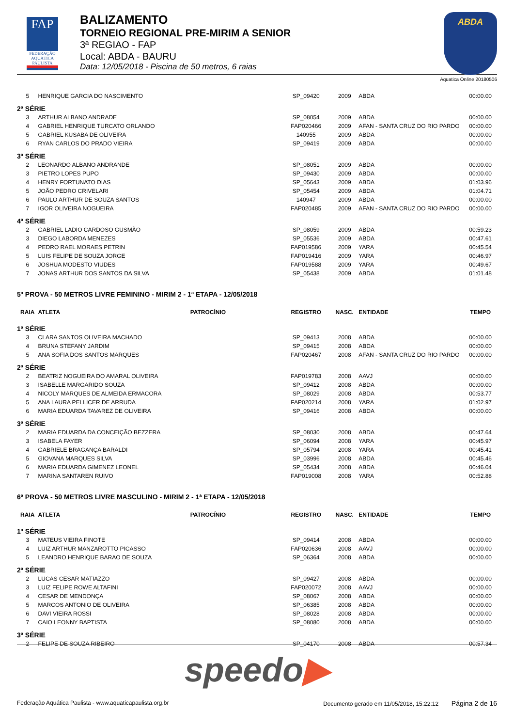FAP
FEDERAÇÃO AQUÁTICA PAULISTA
BALIZAMENTO
TORNEIO REGIONAL PRE-MIRIM A SENIOR
3ª REGIAO - FAP
Local: ABDA - BAURU
Data: 12/05/2018 - Piscina de 50 metros, 6 raias
ABDA
Aquatica Online 20180506
| 5 | HENRIQUE GARCIA DO NASCIMENTO | | SP_09420 | 2009 | ABDA | 00:00.00 |
| 2ª SÉRIE | | | | | | |
| 3 | ARTHUR ALBANO ANDRADE | | SP_08054 | 2009 | ABDA | 00:00.00 |
| 4 | GABRIEL HENRIQUE TURCATO ORLANDO | | FAP020466 | 2009 | AFAN - SANTA CRUZ DO RIO PARDO | 00:00.00 |
| 5 | GABRIEL KUSABA DE OLIVEIRA | | 140955 | 2009 | ABDA | 00:00.00 |
| 6 | RYAN CARLOS DO PRADO VIEIRA | | SP_09419 | 2009 | ABDA | 00:00.00 |
| 3ª SÉRIE | | | | | | |
| 2 | LEONARDO ALBANO ANDRANDE | | SP_08051 | 2009 | ABDA | 00:00.00 |
| 3 | PIETRO LOPES PUPO | | SP_09430 | 2009 | ABDA | 00:00.00 |
| 4 | HENRY FORTUNATO DIAS | | SP_05643 | 2009 | ABDA | 01:03.96 |
| 5 | JOÃO PEDRO CRIVELARI | | SP_05454 | 2009 | ABDA | 01:04.71 |
| 6 | PAULO ARTHUR DE SOUZA SANTOS | | 140947 | 2009 | ABDA | 00:00.00 |
| 7 | IGOR OLIVEIRA NOGUEIRA | | FAP020485 | 2009 | AFAN - SANTA CRUZ DO RIO PARDO | 00:00.00 |
| 4ª SÉRIE | | | | | | |
| 2 | GABRIEL LADIO CARDOSO GUSMÃO | | SP_08059 | 2009 | ABDA | 00:59.23 |
| 3 | DIEGO LABORDA MENEZES | | SP_05536 | 2009 | ABDA | 00:47.61 |
| 4 | PEDRO RAEL MORAES PETRIN | | FAP019586 | 2009 | YARA | 00:45.54 |
| 5 | LUIS FELIPE DE SOUZA JORGE | | FAP019416 | 2009 | YARA | 00:46.97 |
| 6 | JOSHUA MODESTO VIUDES | | FAP019588 | 2009 | YARA | 00:49.67 |
| 7 | JONAS ARTHUR DOS SANTOS DA SILVA | | SP_05438 | 2009 | ABDA | 01:01.48 |
| 5ª PROVA - 50 METROS LIVRE FEMININO - MIRIM 2 - 1ª ETAPA - 12/05/2018 | | | | | | |
| RAIA | ATLETA | PATROCÍNIO | REGISTRO | NASC. | ENTIDADE | TEMPO |
| 1ª SÉRIE | | | | | | |
| 3 | CLARA SANTOS OLIVEIRA MACHADO | | SP_09413 | 2008 | ABDA | 00:00.00 |
| 4 | BRUNA STEFANY JARDIM | | SP_09415 | 2008 | ABDA | 00:00.00 |
| 5 | ANA SOFIA DOS SANTOS MARQUES | | FAP020467 | 2008 | AFAN - SANTA CRUZ DO RIO PARDO | 00:00.00 |
| 2ª SÉRIE | | | | | | |
| 2 | BEATRIZ NOGUEIRA DO AMARAL OLIVEIRA | | FAP019783 | 2008 | AAVJ | 00:00.00 |
| 3 | ISABELLE MARGARIDO SOUZA | | SP_09412 | 2008 | ABDA | 00:00.00 |
| 4 | NICOLY MARQUES DE ALMEIDA ERMACORA | | SP_08029 | 2008 | ABDA | 00:53.77 |
| 5 | ANA LAURA PELLICER DE ARRUDA | | FAP020214 | 2008 | YARA | 01:02.97 |
| 6 | MARIA EDUARDA TAVAREZ DE OLIVEIRA | | SP_09416 | 2008 | ABDA | 00:00.00 |
| 3ª SÉRIE | | | | | | |
| 2 | MARIA EDUARDA DA CONCEIÇÃO BEZZERA | | SP_08030 | 2008 | ABDA | 00:47.64 |
| 3 | ISABELA FAYER | | SP_06094 | 2008 | YARA | 00:45.97 |
| 4 | GABRIELE BRAGANÇA BARALDI | | SP_05794 | 2008 | YARA | 00:45.41 |
| 5 | GIOVANA MARQUES SILVA | | SP_03996 | 2008 | ABDA | 00:45.46 |
| 6 | MARIA EDUARDA GIMENEZ LEONEL | | SP_05434 | 2008 | ABDA | 00:46.04 |
| 7 | MARINA SANTAREN RUIVO | | FAP019008 | 2008 | YARA | 00:52.88 |
| 6ª PROVA - 50 METROS LIVRE MASCULINO - MIRIM 2 - 1ª ETAPA - 12/05/2018 | | | | | | |
| RAIA | ATLETA | PATROCÍNIO | REGISTRO | NASC. | ENTIDADE | TEMPO |
| 1ª SÉRIE | | | | | | |
| 3 | MATEUS VIEIRA FINOTE | | SP_09414 | 2008 | ABDA | 00:00.00 |
| 4 | LUIZ ARTHUR MANZAROTTO PICASSO | | FAP020636 | 2008 | AAVJ | 00:00.00 |
| 5 | LEANDRO HENRIQUE BARAO DE SOUZA | | SP_06364 | 2008 | ABDA | 00:00.00 |
| 2ª SÉRIE | | | | | | |
| 2 | LUCAS CESAR MATIAZZO | | SP_09427 | 2008 | ABDA | 00:00.00 |
| 3 | LUIZ FELIPE ROWE ALTAFINI | | FAP020072 | 2008 | AAVJ | 00:00.00 |
| 4 | CESAR DE MENDONÇA | | SP_08067 | 2008 | ABDA | 00:00.00 |
| 5 | MARCOS ANTONIO DE OLIVEIRA | | SP_06385 | 2008 | ABDA | 00:00.00 |
| 6 | DAVI VIEIRA ROSSI | | SP_08028 | 2008 | ABDA | 00:00.00 |
| 7 | CAIO LEONNY BAPTISTA | | SP_08080 | 2008 | ABDA | 00:00.00 |
| 3ª SÉRIE | | | | | | |
| 2 | FELIPE DE SOUZA RIBEIRO | | SP_04170 | 2008 | ABDA | 00:57.34 |
speedo▶
Federação Aquática Paulista - www.aquaticapaulista.org.br Documento gerado em 11/05/2018, 15:22:12 Página 2 de 16